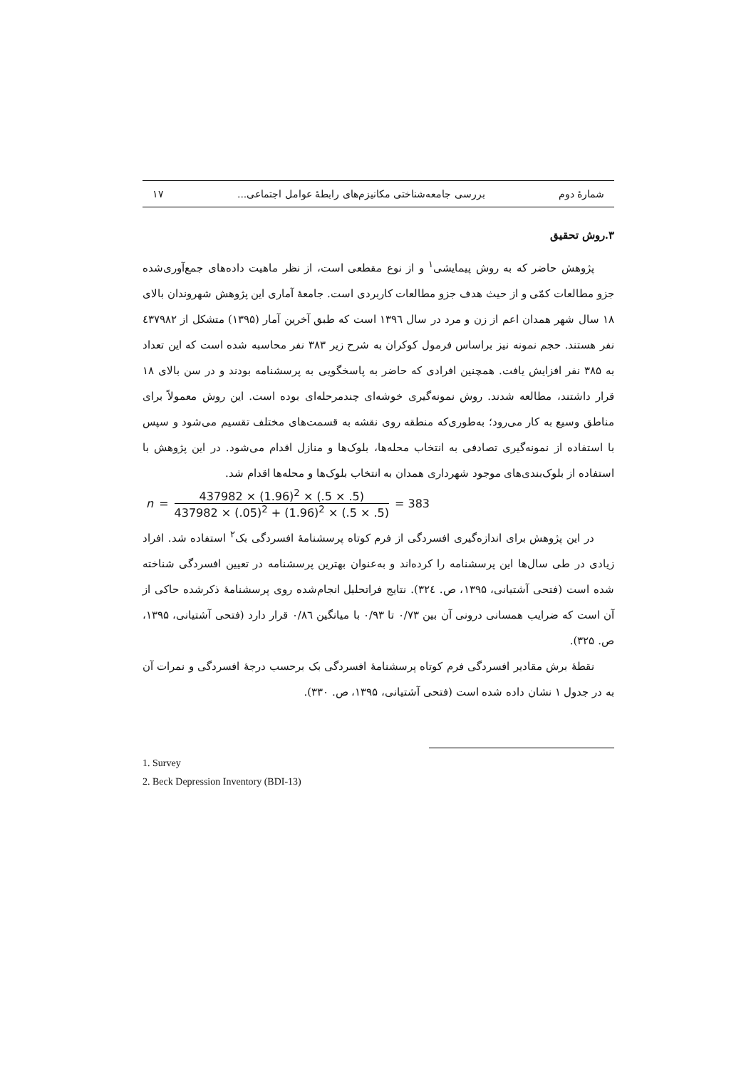شمارهٔ دوم بررسی جامعه‌شناختی مکانیزم‌های رابطهٔ عوامل اجتماعی... ۱۷
۳.روش تحقیق
پژوهش حاضر که به روش پیمایشی<sup>۱</sup> و از نوع مقطعی است، از نظر ماهیت داده‌های جمع‌آوری‌شده جزو مطالعات کمّی و از حیث هدف جزو مطالعات کاربردی است. جامعهٔ آماری این پژوهش شهروندان بالای ۱۸ سال شهر همدان اعم از زن و مرد در سال ۱۳۹٦ است که طبق آخرین آمار (۱۳۹۵) متشکل از ٤۳۷۹۸۲ نفر هستند. حجم نمونه نیز براساس فرمول کوکران به شرح زیر ۳۸۳ نفر محاسبه شده است که این تعداد به ۳۸۵ نفر افزایش یافت. همچنین افرادی که حاضر به پاسخگویی به پرسشنامه بودند و در سن بالای ۱۸ قرار داشتند، مطالعه شدند. روش نمونه‌گیری خوشه‌ای چندمرحله‌ای بوده است. این روش معمولاً برای مناطق وسیع به کار می‌رود؛ به‌طوری‌که منطقه روی نقشه به قسمت‌های مختلف تقسیم می‌شود و سپس با استفاده از نمونه‌گیری تصادفی به انتخاب محله‌ها، بلوک‌ها و منازل اقدام می‌شود. در این پژوهش با استفاده از بلوک‌بندی‌های موجود شهرداری همدان به انتخاب بلوک‌ها و محله‌ها اقدام شد.
n = 437982 × (1.96)<sup>2</sup> × (.5 × .5) 437982 × (.05)<sup>2</sup> + (1.96)<sup>2</sup> × (.5 × .5) = 383
در این پژوهش برای اندازه‌گیری افسردگی از فرم کوتاه پرسشنامهٔ افسردگی بک<sup>۲</sup> استفاده شد. افراد زیادی در طی سال‌ها این پرسشنامه را کرده‌اند و به‌عنوان بهترین پرسشنامه در تعیین افسردگی شناخته شده است (فتحی آشتیانی، ۱۳۹۵، ص. ۳۲٤). نتایج فراتحلیل انجام‌شده روی پرسشنامهٔ ذکرشده حاکی از آن است که ضرایب همسانی درونی آن بین ۰/۷۳ تا ۰/۹۳ با میانگین ۰/۸٦ قرار دارد (فتحی آشتیانی، ۱۳۹۵، ص. ۳۲۵).
نقطهٔ برش مقادیر افسردگی فرم کوتاه پرسشنامهٔ افسردگی بک برحسب درجهٔ افسردگی و نمرات آن به در جدول ۱ نشان داده شده است (فتحی آشتیانی، ۱۳۹۵، ص. ۳۳۰).
1. Survey
2. Beck Depression Inventory (BDI-13)